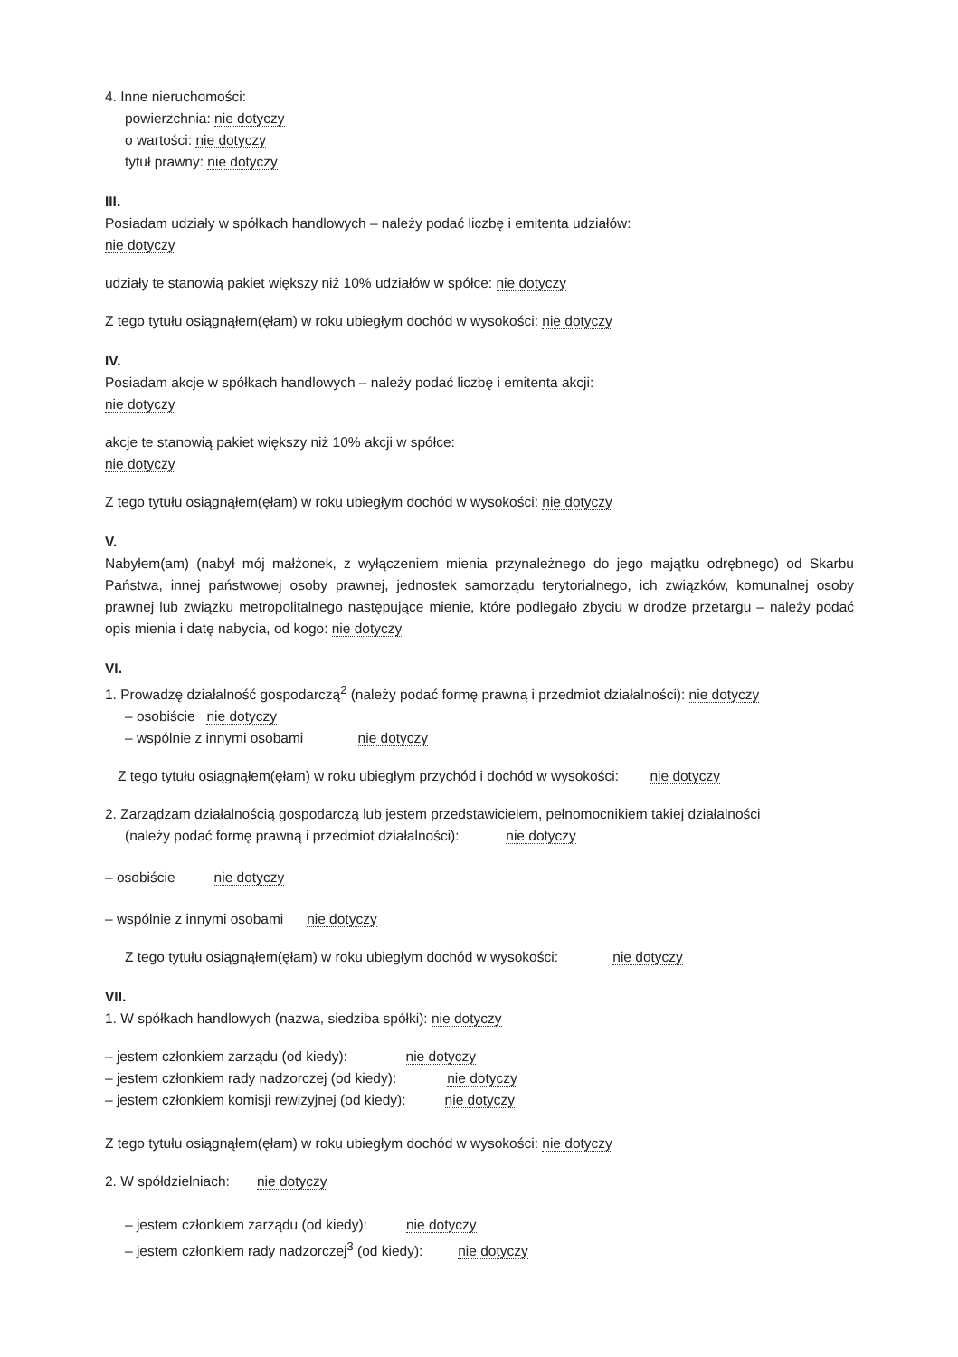4. Inne nieruchomości:
powierzchnia: nie dotyczy
o wartości: nie dotyczy
tytuł prawny: nie dotyczy
III.
Posiadam udziały w spółkach handlowych – należy podać liczbę i emitenta udziałów:
nie dotyczy
udziały te stanowią pakiet większy niż 10% udziałów w spółce: nie dotyczy
Z tego tytułu osiągnąłem(ęłam) w roku ubiegłym dochód w wysokości: nie dotyczy
IV.
Posiadam akcje w spółkach handlowych – należy podać liczbę i emitenta akcji:
nie dotyczy
akcje te stanowią pakiet większy niż 10% akcji w spółce:
nie dotyczy
Z tego tytułu osiągnąłem(ęłam) w roku ubiegłym dochód w wysokości: nie dotyczy
V.
Nabyłem(am) (nabył mój małżonek, z wyłączeniem mienia przynależnego do jego majątku odrębnego) od Skarbu Państwa, innej państwowej osoby prawnej, jednostek samorządu terytorialnego, ich związków, komunalnej osoby prawnej lub związku metropolitalnego następujące mienie, które podlegało zbyciu w drodze przetargu – należy podać opis mienia i datę nabycia, od kogo: nie dotyczy
VI.
1. Prowadzę działalność gospodarczą<sup>2</sup> (należy podać formę prawną i przedmiot działalności): nie dotyczy
– osobiście nie dotyczy
– wspólnie z innymi osobami nie dotyczy
Z tego tytułu osiągnąłem(ęłam) w roku ubiegłym przychód i dochód w wysokości: nie dotyczy
2. Zarządzam działalnością gospodarczą lub jestem przedstawicielem, pełnomocnikiem takiej działalności
(należy podać formę prawną i przedmiot działalności): nie dotyczy
– osobiście nie dotyczy
– wspólnie z innymi osobami nie dotyczy
Z tego tytułu osiągnąłem(ęłam) w roku ubiegłym dochód w wysokości: nie dotyczy
VII.
1. W spółkach handlowych (nazwa, siedziba spółki): nie dotyczy
– jestem członkiem zarządu (od kiedy): nie dotyczy
– jestem członkiem rady nadzorczej (od kiedy): nie dotyczy
– jestem członkiem komisji rewizyjnej (od kiedy): nie dotyczy
Z tego tytułu osiągnąłem(ęłam) w roku ubiegłym dochód w wysokości: nie dotyczy
2. W spółdzielniach: nie dotyczy
– jestem członkiem zarządu (od kiedy): nie dotyczy
– jestem członkiem rady nadzorczej<sup>3</sup> (od kiedy): nie dotyczy